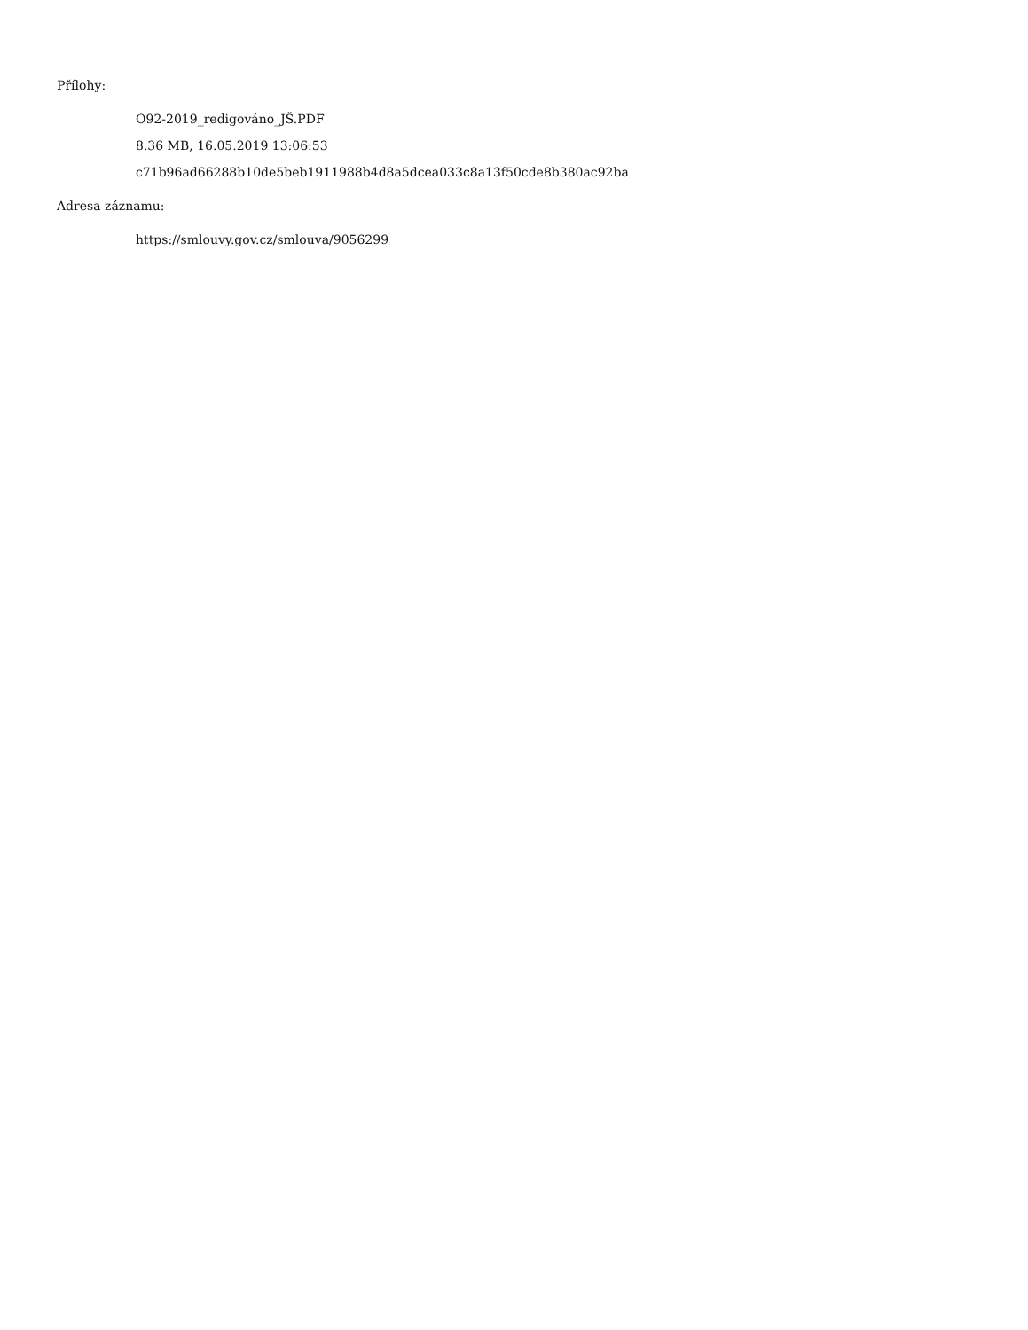Přílohy:
O92-2019_redigováno_JŠ.PDF
8.36 MB, 16.05.2019 13:06:53
c71b96ad66288b10de5beb1911988b4d8a5dcea033c8a13f50cde8b380ac92ba
Adresa záznamu:
https://smlouvy.gov.cz/smlouva/9056299